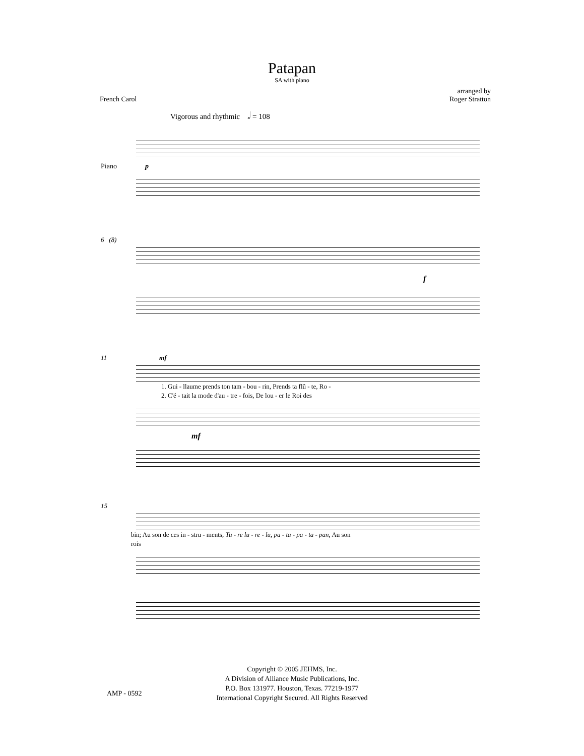Patapan
SA with piano
French Carol arranged by
Roger Stratton
Vigorous and rhythmic 𝅗𝅥 = 108
Piano p
6 (8)
f
11 mf
1. Gui - llaume prends ton tam - bou - rin, Prends ta flû - te, Ro -
2. C'é - tait la mode d'au - tre - fois, De lou - er le Roi des
mf
15
bin; Au son de ces in - stru - ments, Tu - re lu - re - lu, pa - ta - pa - ta - pan, Au son
rois
Copyright © 2005 JEHMS, Inc.
A Division of Alliance Music Publications, Inc.
P.O. Box 131977. Houston, Texas. 77219-1977
International Copyright Secured. All Rights Reserved
AMP - 0592